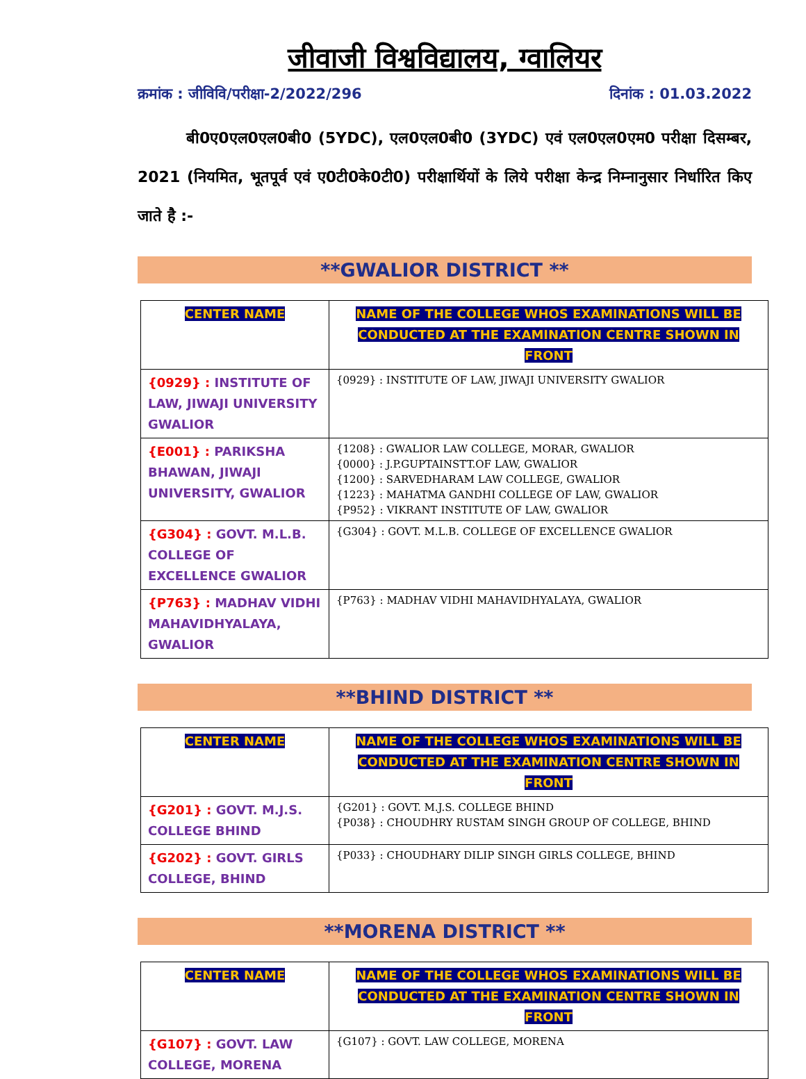जीवाजी विश्वविद्यालय, ग्वालियर
क्रमांक : जीविवि/परीक्षा-2/2022/296 दिनांक : 01.03.2022
बी0ए0एल0एल0बी0 (5YDC), एल0एल0बी0 (3YDC) एवं एल0एल0एम0 परीक्षा दिसम्बर, 2021 (नियमित, भूतपूर्व एवं ए0टी0के0टी0) परीक्षार्थियों के लिये परीक्षा केन्द्र निम्नानुसार निर्धारित किए जाते है :-
**GWALIOR DISTRICT **
| CENTER NAME | NAME OF THE COLLEGE WHOS EXAMINATIONS WILL BE CONDUCTED AT THE EXAMINATION CENTRE SHOWN IN FRONT |
| --- | --- |
| {0929} : INSTITUTE OF LAW, JIWAJI UNIVERSITY GWALIOR | {0929} : INSTITUTE OF LAW, JIWAJI UNIVERSITY GWALIOR |
| {E001} : PARIKSHA BHAWAN, JIWAJI UNIVERSITY, GWALIOR | {1208} : GWALIOR LAW COLLEGE, MORAR, GWALIOR {0000} : J.P.GUPTAINSTT.OF LAW, GWALIOR {1200} : SARVEDHARAM LAW COLLEGE, GWALIOR {1223} : MAHATMA GANDHI COLLEGE OF LAW, GWALIOR {P952} : VIKRANT INSTITUTE OF LAW, GWALIOR |
| {G304} : GOVT. M.L.B. COLLEGE OF EXCELLENCE GWALIOR | {G304} : GOVT. M.L.B. COLLEGE OF EXCELLENCE GWALIOR |
| {P763} : MADHAV VIDHI MAHAVIDHYALAYA, GWALIOR | {P763} : MADHAV VIDHI MAHAVIDHYALAYA, GWALIOR |
**BHIND DISTRICT **
| CENTER NAME | NAME OF THE COLLEGE WHOS EXAMINATIONS WILL BE CONDUCTED AT THE EXAMINATION CENTRE SHOWN IN FRONT |
| --- | --- |
| {G201} : GOVT. M.J.S. COLLEGE BHIND | {G201} : GOVT. M.J.S. COLLEGE BHIND {P038} : CHOUDHRY RUSTAM SINGH GROUP OF COLLEGE, BHIND |
| {G202} : GOVT. GIRLS COLLEGE, BHIND | {P033} : CHOUDHARY DILIP SINGH GIRLS COLLEGE, BHIND |
**MORENA DISTRICT **
| CENTER NAME | NAME OF THE COLLEGE WHOS EXAMINATIONS WILL BE CONDUCTED AT THE EXAMINATION CENTRE SHOWN IN FRONT |
| --- | --- |
| {G107} : GOVT. LAW COLLEGE, MORENA | {G107} : GOVT. LAW COLLEGE, MORENA |